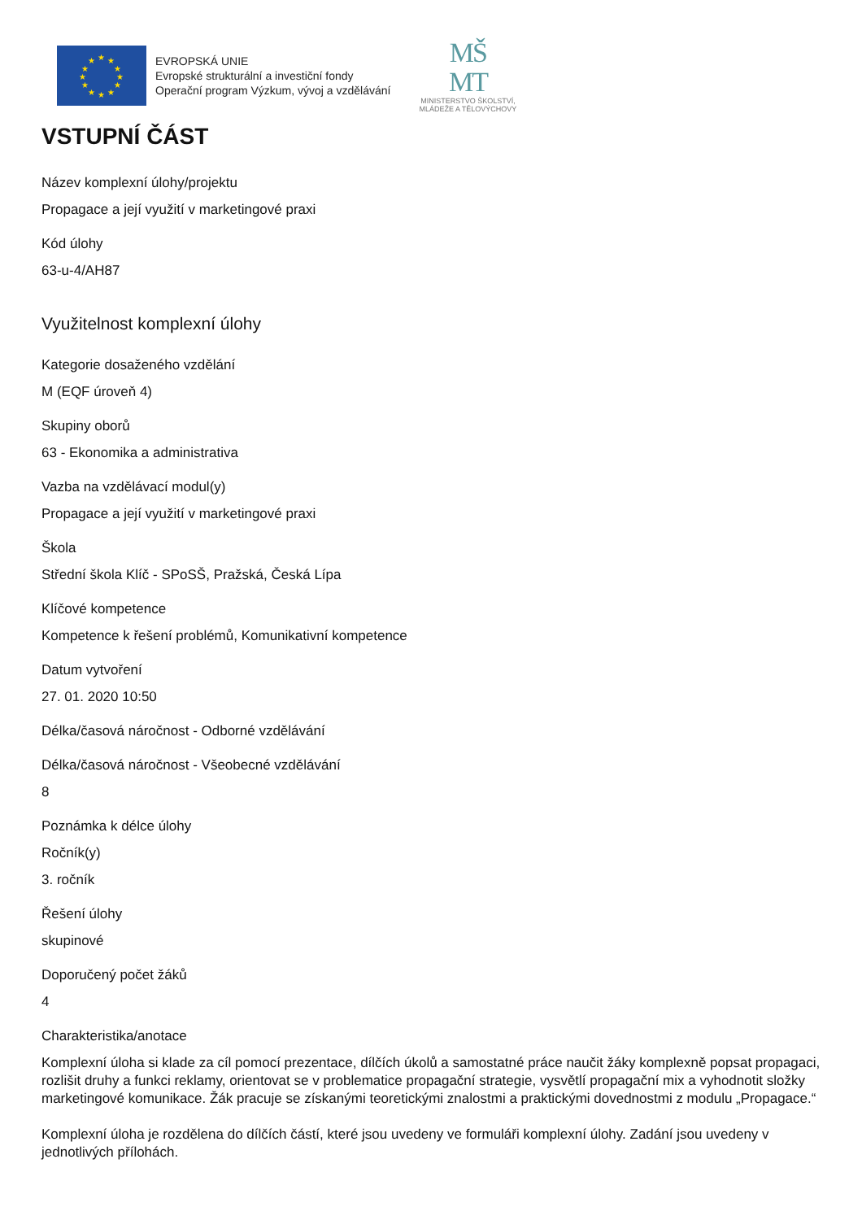★
★
★
★
★
★
★
★
★
★
★
★
EVROPSKÁ UNIE
Evropské strukturální a investiční fondy
Operační program Výzkum, vývoj a vzdělávání
MŠ
MT
MINISTERSTVO ŠKOLSTVÍ,
MLÁDEŽE A TĚLOVÝCHOVY
VSTUPNÍ ČÁST
Název komplexní úlohy/projektu
Propagace a její využití v marketingové praxi
Kód úlohy
63-u-4/AH87
Využitelnost komplexní úlohy
Kategorie dosaženého vzdělání
M (EQF úroveň 4)
Skupiny oborů
63 - Ekonomika a administrativa
Vazba na vzdělávací modul(y)
Propagace a její využití v marketingové praxi
Škola
Střední škola Klíč - SPoSŠ, Pražská, Česká Lípa
Klíčové kompetence
Kompetence k řešení problémů, Komunikativní kompetence
Datum vytvoření
27. 01. 2020 10:50
Délka/časová náročnost - Odborné vzdělávání
Délka/časová náročnost - Všeobecné vzdělávání
8
Poznámka k délce úlohy
Ročník(y)
3. ročník
Řešení úlohy
skupinové
Doporučený počet žáků
4
Charakteristika/anotace
Komplexní úloha si klade za cíl pomocí prezentace, dílčích úkolů a samostatné práce naučit žáky komplexně popsat propagaci, rozlišit druhy a funkci reklamy, orientovat se v problematice propagační strategie, vysvětlí propagační mix a vyhodnotit složky marketingové komunikace. Žák pracuje se získanými teoretickými znalostmi a praktickými dovednostmi z modulu „Propagace.“
Komplexní úloha je rozdělena do dílčích částí, které jsou uvedeny ve formuláři komplexní úlohy. Zadání jsou uvedeny v jednotlivých přílohách.